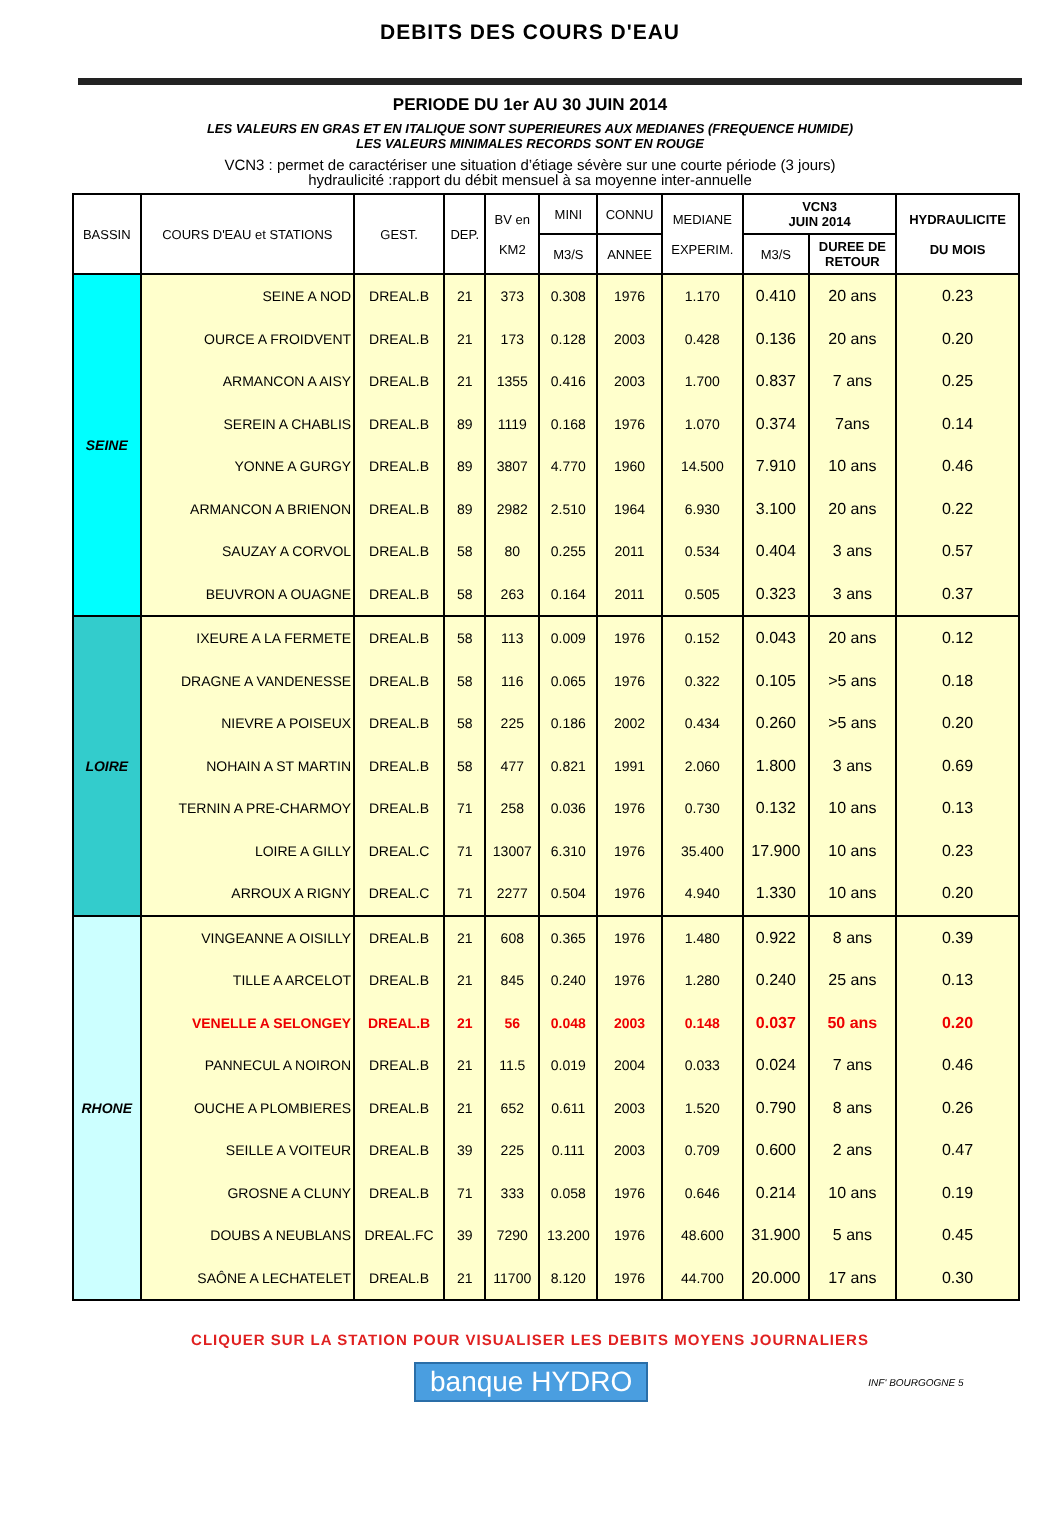DEBITS DES COURS D'EAU
PERIODE DU 1er AU 30 JUIN 2014
LES VALEURS EN GRAS ET EN ITALIQUE SONT SUPERIEURES AUX MEDIANES (FREQUENCE HUMIDE)
LES VALEURS MINIMALES RECORDS SONT EN ROUGE
VCN3 : permet de caractériser une situation d’étiage sévère sur une courte période (3 jours)
hydraulicité :rapport du débit mensuel à sa moyenne inter-annuelle
| BASSIN | COURS D'EAU et STATIONS | GEST. | DEP. | BV en KM2 | MINI | CONNU | MEDIANE EXPERIM. | VCN3 JUIN 2014 | | HYDRAULICITE DU MOIS |
| --- | --- | --- | --- | --- | --- | --- | --- | --- | --- | --- |
| | | | | | M3/S | ANNEE | | M3/S | DUREE DE RETOUR | |
| SEINE | SEINE A NOD | DREAL.B | 21 | 373 | 0.308 | 1976 | 1.170 | 0.410 | 20 ans | 0.23 |
| | OURCE A FROIDVENT | DREAL.B | 21 | 173 | 0.128 | 2003 | 0.428 | 0.136 | 20 ans | 0.20 |
| | ARMANCON A AISY | DREAL.B | 21 | 1355 | 0.416 | 2003 | 1.700 | 0.837 | 7 ans | 0.25 |
| | SEREIN A CHABLIS | DREAL.B | 89 | 1119 | 0.168 | 1976 | 1.070 | 0.374 | 7ans | 0.14 |
| | YONNE A GURGY | DREAL.B | 89 | 3807 | 4.770 | 1960 | 14.500 | 7.910 | 10 ans | 0.46 |
| | ARMANCON A BRIENON | DREAL.B | 89 | 2982 | 2.510 | 1964 | 6.930 | 3.100 | 20 ans | 0.22 |
| | SAUZAY A CORVOL | DREAL.B | 58 | 80 | 0.255 | 2011 | 0.534 | 0.404 | 3 ans | 0.57 |
| | BEUVRON A OUAGNE | DREAL.B | 58 | 263 | 0.164 | 2011 | 0.505 | 0.323 | 3 ans | 0.37 |
| LOIRE | IXEURE A LA FERMETE | DREAL.B | 58 | 113 | 0.009 | 1976 | 0.152 | 0.043 | 20 ans | 0.12 |
| | DRAGNE A VANDENESSE | DREAL.B | 58 | 116 | 0.065 | 1976 | 0.322 | 0.105 | >5 ans | 0.18 |
| | NIEVRE A POISEUX | DREAL.B | 58 | 225 | 0.186 | 2002 | 0.434 | 0.260 | >5 ans | 0.20 |
| | NOHAIN A ST MARTIN | DREAL.B | 58 | 477 | 0.821 | 1991 | 2.060 | 1.800 | 3 ans | 0.69 |
| | TERNIN A PRE-CHARMOY | DREAL.B | 71 | 258 | 0.036 | 1976 | 0.730 | 0.132 | 10 ans | 0.13 |
| | LOIRE A GILLY | DREAL.C | 71 | 13007 | 6.310 | 1976 | 35.400 | 17.900 | 10 ans | 0.23 |
| | ARROUX A RIGNY | DREAL.C | 71 | 2277 | 0.504 | 1976 | 4.940 | 1.330 | 10 ans | 0.20 |
| RHONE | VINGEANNE A OISILLY | DREAL.B | 21 | 608 | 0.365 | 1976 | 1.480 | 0.922 | 8 ans | 0.39 |
| | TILLE A ARCELOT | DREAL.B | 21 | 845 | 0.240 | 1976 | 1.280 | 0.240 | 25 ans | 0.13 |
| | VENELLE A SELONGEY | DREAL.B | 21 | 56 | 0.048 | 2003 | 0.148 | 0.037 | 50 ans | 0.20 |
| | PANNECUL A NOIRON | DREAL.B | 21 | 11.5 | 0.019 | 2004 | 0.033 | 0.024 | 7 ans | 0.46 |
| | OUCHE A PLOMBIERES | DREAL.B | 21 | 652 | 0.611 | 2003 | 1.520 | 0.790 | 8 ans | 0.26 |
| | SEILLE A VOITEUR | DREAL.B | 39 | 225 | 0.111 | 2003 | 0.709 | 0.600 | 2 ans | 0.47 |
| | GROSNE A CLUNY | DREAL.B | 71 | 333 | 0.058 | 1976 | 0.646 | 0.214 | 10 ans | 0.19 |
| | DOUBS A NEUBLANS | DREAL.FC | 39 | 7290 | 13.200 | 1976 | 48.600 | 31.900 | 5 ans | 0.45 |
| | SAÔNE A LECHATELET | DREAL.B | 21 | 11700 | 8.120 | 1976 | 44.700 | 20.000 | 17 ans | 0.30 |
CLIQUER SUR LA STATION POUR VISUALISER LES DEBITS MOYENS JOURNALIERS
banque HYDRO
INF' BOURGOGNE 5